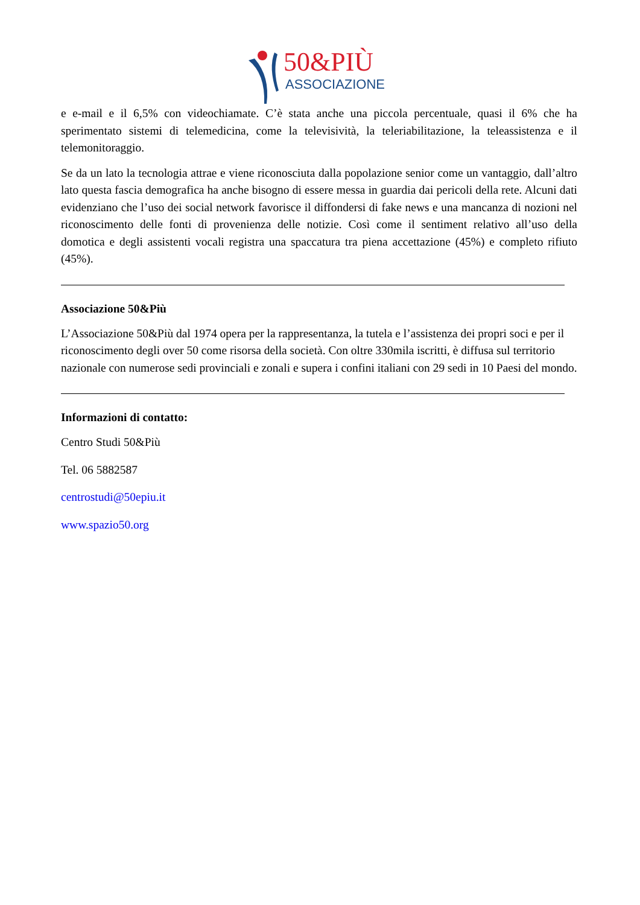50&PIÙ
ASSOCIAZIONE
e e-mail e il 6,5% con videochiamate. C’è stata anche una piccola percentuale, quasi il 6% che ha sperimentato sistemi di telemedicina, come la televisività, la teleriabilitazione, la teleassistenza e il telemonitoraggio.
Se da un lato la tecnologia attrae e viene riconosciuta dalla popolazione senior come un vantaggio, dall’altro lato questa fascia demografica ha anche bisogno di essere messa in guardia dai pericoli della rete. Alcuni dati evidenziano che l’uso dei social network favorisce il diffondersi di fake news e una mancanza di nozioni nel riconoscimento delle fonti di provenienza delle notizie. Così come il sentiment relativo all’uso della domotica e degli assistenti vocali registra una spaccatura tra piena accettazione (45%) e completo rifiuto (45%).
Associazione 50&Più
L’Associazione 50&Più dal 1974 opera per la rappresentanza, la tutela e l’assistenza dei propri soci e per il riconoscimento degli over 50 come risorsa della società. Con oltre 330mila iscritti, è diffusa sul territorio nazionale con numerose sedi provinciali e zonali e supera i confini italiani con 29 sedi in 10 Paesi del mondo.
Informazioni di contatto:
Centro Studi 50&Più
Tel. 06 5882587
centrostudi@50epiu.it
www.spazio50.org